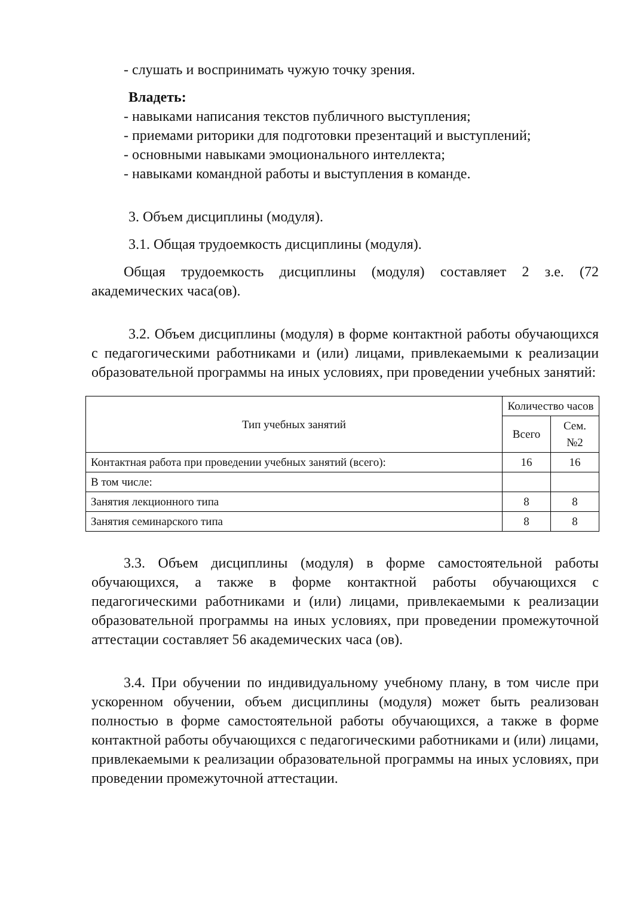- слушать и воспринимать чужую точку зрения.
Владеть:
- навыками написания текстов публичного выступления;
- приемами риторики для подготовки презентаций и выступлений;
- основными навыками эмоционального интеллекта;
- навыками командной работы и выступления в команде.
3. Объем дисциплины (модуля).
3.1. Общая трудоемкость дисциплины (модуля).
Общая трудоемкость дисциплины (модуля) составляет 2 з.е. (72 академических часа(ов).
3.2. Объем дисциплины (модуля) в форме контактной работы обучающихся с педагогическими работниками и (или) лицами, привлекаемыми к реализации образовательной программы на иных условиях, при проведении учебных занятий:
| Тип учебных занятий | Количество часов | |
| --- | --- | --- |
| | Всего | Сем. №2 |
| Контактная работа при проведении учебных занятий (всего): | 16 | 16 |
| В том числе: | | |
| Занятия лекционного типа | 8 | 8 |
| Занятия семинарского типа | 8 | 8 |
3.3. Объем дисциплины (модуля) в форме самостоятельной работы обучающихся, а также в форме контактной работы обучающихся с педагогическими работниками и (или) лицами, привлекаемыми к реализации образовательной программы на иных условиях, при проведении промежуточной аттестации составляет 56 академических часа (ов).
3.4. При обучении по индивидуальному учебному плану, в том числе при ускоренном обучении, объем дисциплины (модуля) может быть реализован полностью в форме самостоятельной работы обучающихся, а также в форме контактной работы обучающихся с педагогическими работниками и (или) лицами, привлекаемыми к реализации образовательной программы на иных условиях, при проведении промежуточной аттестации.